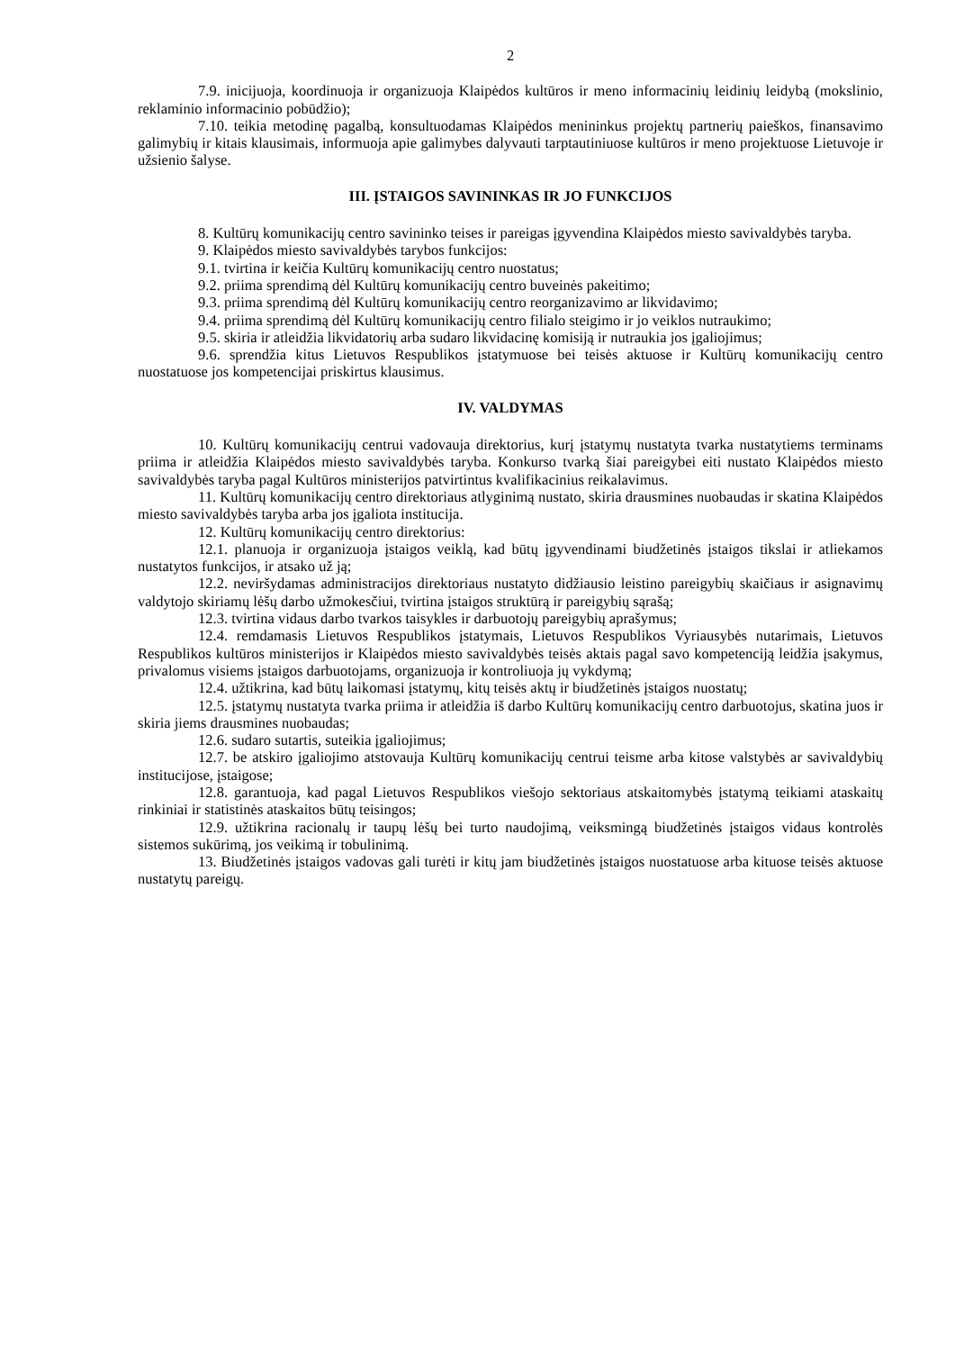2
7.9. inicijuoja, koordinuoja ir organizuoja Klaipėdos kultūros ir meno informacinių leidinių leidybą (mokslinio, reklaminio informacinio pobūdžio);
7.10. teikia metodinę pagalbą, konsultuodamas Klaipėdos menininkus projektų partnerių paieškos, finansavimo galimybių ir kitais klausimais, informuoja apie galimybes dalyvauti tarptautiniuose kultūros ir meno projektuose Lietuvoje ir užsienio šalyse.
III. ĮSTAIGOS SAVININKAS IR JO FUNKCIJOS
8. Kultūrų komunikacijų centro savininko teises ir pareigas įgyvendina Klaipėdos miesto savivaldybės taryba.
9. Klaipėdos miesto savivaldybės tarybos funkcijos:
9.1. tvirtina ir keičia Kultūrų komunikacijų centro nuostatus;
9.2. priima sprendimą dėl Kultūrų komunikacijų centro buveinės pakeitimo;
9.3. priima sprendimą dėl Kultūrų komunikacijų centro reorganizavimo ar likvidavimo;
9.4. priima sprendimą dėl Kultūrų komunikacijų centro filialo steigimo ir jo veiklos nutraukimo;
9.5. skiria ir atleidžia likvidatorių arba sudaro likvidacinę komisiją ir nutraukia jos įgaliojimus;
9.6. sprendžia kitus Lietuvos Respublikos įstatymuose bei teisės aktuose ir Kultūrų komunikacijų centro nuostatuose jos kompetencijai priskirtus klausimus.
IV. VALDYMAS
10. Kultūrų komunikacijų centrui vadovauja direktorius, kurį įstatymų nustatyta tvarka nustatytiems terminams priima ir atleidžia Klaipėdos miesto savivaldybės taryba. Konkurso tvarką šiai pareigybei eiti nustato Klaipėdos miesto savivaldybės taryba pagal Kultūros ministerijos patvirtintus kvalifikacinius reikalavimus.
11. Kultūrų komunikacijų centro direktoriaus atlyginimą nustato, skiria drausmines nuobaudas ir skatina Klaipėdos miesto savivaldybės taryba arba jos įgaliota institucija.
12. Kultūrų komunikacijų centro direktorius:
12.1. planuoja ir organizuoja įstaigos veiklą, kad būtų įgyvendinami biudžetinės įstaigos tikslai ir atliekamos nustatytos funkcijos, ir atsako už ją;
12.2. neviršydamas administracijos direktoriaus nustatyto didžiausio leistino pareigybių skaičiaus ir asignavimų valdytojo skiriamų lėšų darbo užmokesčiui, tvirtina įstaigos struktūrą ir pareigybių sąrašą;
12.3. tvirtina vidaus darbo tvarkos taisykles ir darbuotojų pareigybių aprašymus;
12.4. remdamasis Lietuvos Respublikos įstatymais, Lietuvos Respublikos Vyriausybės nutarimais, Lietuvos Respublikos kultūros ministerijos ir Klaipėdos miesto savivaldybės teisės aktais pagal savo kompetenciją leidžia įsakymus, privalomus visiems įstaigos darbuotojams, organizuoja ir kontroliuoja jų vykdymą;
12.4. užtikrina, kad būtų laikomasi įstatymų, kitų teisės aktų ir biudžetinės įstaigos nuostatų;
12.5. įstatymų nustatyta tvarka priima ir atleidžia iš darbo Kultūrų komunikacijų centro darbuotojus, skatina juos ir skiria jiems drausmines nuobaudas;
12.6. sudaro sutartis, suteikia įgaliojimus;
12.7. be atskiro įgaliojimo atstovauja Kultūrų komunikacijų centrui teisme arba kitose valstybės ar savivaldybių institucijose, įstaigose;
12.8. garantuoja, kad pagal Lietuvos Respublikos viešojo sektoriaus atskaitomybės įstatymą teikiami ataskaitų rinkiniai ir statistinės ataskaitos būtų teisingos;
12.9. užtikrina racionalų ir taupų lėšų bei turto naudojimą, veiksmingą biudžetinės įstaigos vidaus kontrolės sistemos sukūrimą, jos veikimą ir tobulinimą.
13. Biudžetinės įstaigos vadovas gali turėti ir kitų jam biudžetinės įstaigos nuostatuose arba kituose teisės aktuose nustatytų pareigų.